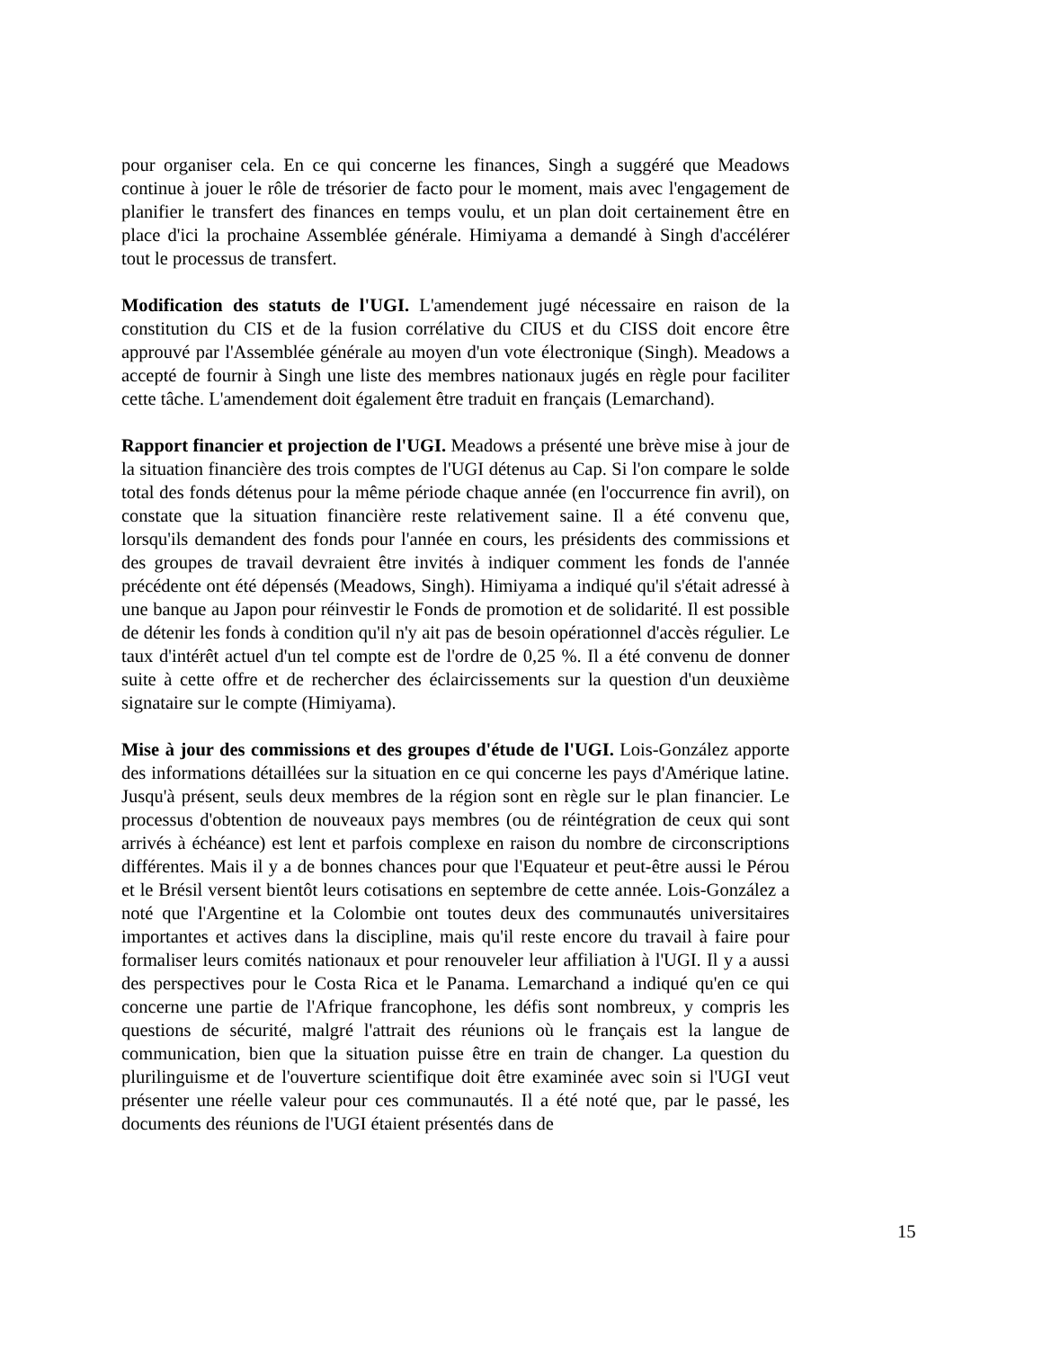pour organiser cela. En ce qui concerne les finances, Singh a suggéré que Meadows continue à jouer le rôle de trésorier de facto pour le moment, mais avec l'engagement de planifier le transfert des finances en temps voulu, et un plan doit certainement être en place d'ici la prochaine Assemblée générale. Himiyama a demandé à Singh d'accélérer tout le processus de transfert.
Modification des statuts de l'UGI. L'amendement jugé nécessaire en raison de la constitution du CIS et de la fusion corrélative du CIUS et du CISS doit encore être approuvé par l'Assemblée générale au moyen d'un vote électronique (Singh). Meadows a accepté de fournir à Singh une liste des membres nationaux jugés en règle pour faciliter cette tâche. L'amendement doit également être traduit en français (Lemarchand).
Rapport financier et projection de l'UGI. Meadows a présenté une brève mise à jour de la situation financière des trois comptes de l'UGI détenus au Cap. Si l'on compare le solde total des fonds détenus pour la même période chaque année (en l'occurrence fin avril), on constate que la situation financière reste relativement saine. Il a été convenu que, lorsqu'ils demandent des fonds pour l'année en cours, les présidents des commissions et des groupes de travail devraient être invités à indiquer comment les fonds de l'année précédente ont été dépensés (Meadows, Singh). Himiyama a indiqué qu'il s'était adressé à une banque au Japon pour réinvestir le Fonds de promotion et de solidarité. Il est possible de détenir les fonds à condition qu'il n'y ait pas de besoin opérationnel d'accès régulier. Le taux d'intérêt actuel d'un tel compte est de l'ordre de 0,25 %. Il a été convenu de donner suite à cette offre et de rechercher des éclaircissements sur la question d'un deuxième signataire sur le compte (Himiyama).
Mise à jour des commissions et des groupes d'étude de l'UGI. Lois-González apporte des informations détaillées sur la situation en ce qui concerne les pays d'Amérique latine. Jusqu'à présent, seuls deux membres de la région sont en règle sur le plan financier. Le processus d'obtention de nouveaux pays membres (ou de réintégration de ceux qui sont arrivés à échéance) est lent et parfois complexe en raison du nombre de circonscriptions différentes. Mais il y a de bonnes chances pour que l'Equateur et peut-être aussi le Pérou et le Brésil versent bientôt leurs cotisations en septembre de cette année. Lois-González a noté que l'Argentine et la Colombie ont toutes deux des communautés universitaires importantes et actives dans la discipline, mais qu'il reste encore du travail à faire pour formaliser leurs comités nationaux et pour renouveler leur affiliation à l'UGI. Il y a aussi des perspectives pour le Costa Rica et le Panama. Lemarchand a indiqué qu'en ce qui concerne une partie de l'Afrique francophone, les défis sont nombreux, y compris les questions de sécurité, malgré l'attrait des réunions où le français est la langue de communication, bien que la situation puisse être en train de changer. La question du plurilinguisme et de l'ouverture scientifique doit être examinée avec soin si l'UGI veut présenter une réelle valeur pour ces communautés. Il a été noté que, par le passé, les documents des réunions de l'UGI étaient présentés dans de
15